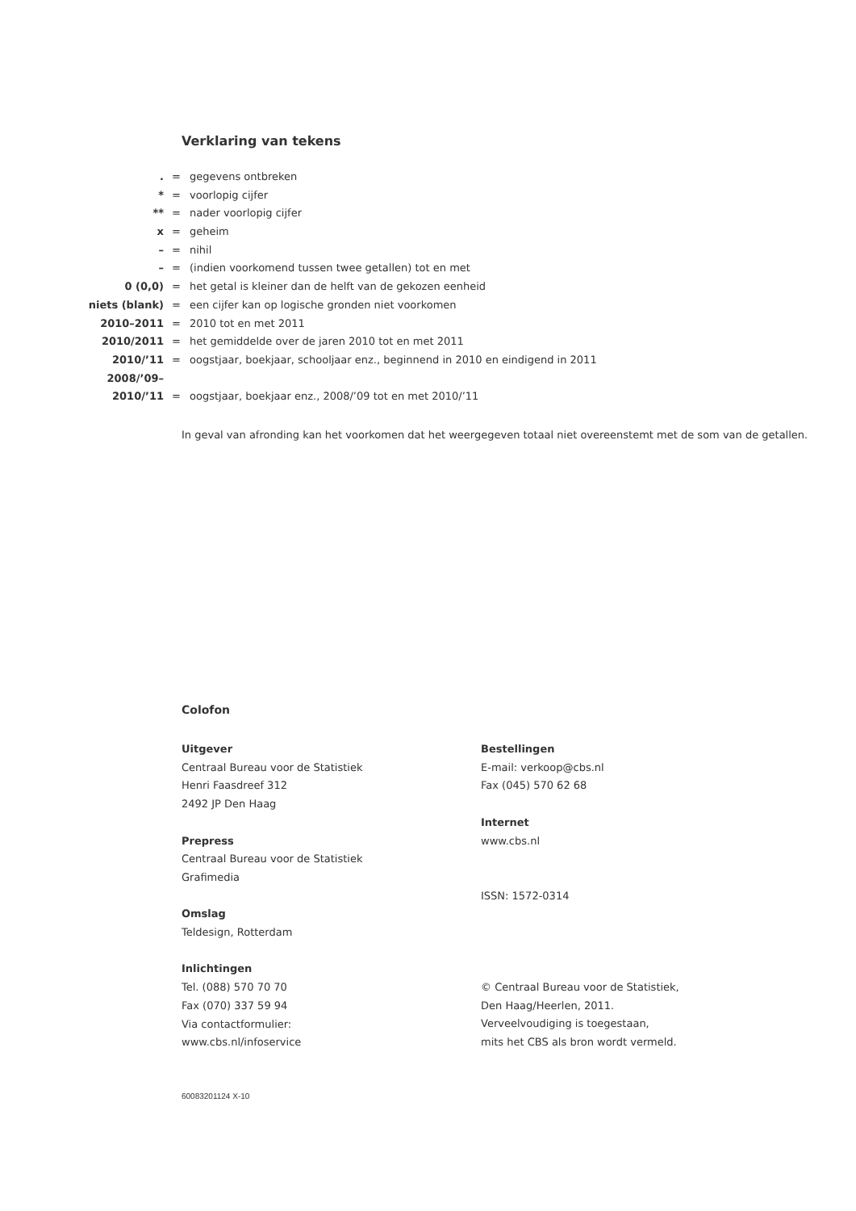Verklaring van tekens
| . | = | gegevens ontbreken |
| * | = | voorlopig cijfer |
| ** | = | nader voorlopig cijfer |
| x | = | geheim |
| – | = | nihil |
| – | = | (indien voorkomend tussen twee getallen) tot en met |
| 0 (0,0) | = | het getal is kleiner dan de helft van de gekozen eenheid |
| niets (blank) | = | een cijfer kan op logische gronden niet voorkomen |
| 2010–2011 | = | 2010 tot en met 2011 |
| 2010/2011 | = | het gemiddelde over de jaren 2010 tot en met 2011 |
| 2010/’11 | = | oogstjaar, boekjaar, schooljaar enz., beginnend in 2010 en eindigend in 2011 |
| 2008/’09– | | |
| 2010/’11 | = | oogstjaar, boekjaar enz., 2008/’09 tot en met 2010/’11 |
In geval van afronding kan het voorkomen dat het weergegeven totaal niet overeenstemt met de som van de getallen.
Colofon
Uitgever
Centraal Bureau voor de Statistiek
Henri Faasdreef 312
2492 JP Den Haag
Prepress
Centraal Bureau voor de Statistiek
Grafimedia
Omslag
Teldesign, Rotterdam
Inlichtingen
Tel. (088) 570 70 70
Fax (070) 337 59 94
Via contactformulier:
www.cbs.nl/infoservice
Bestellingen
E-mail: verkoop@cbs.nl
Fax (045) 570 62 68
Internet
www.cbs.nl
ISSN: 1572-0314
© Centraal Bureau voor de Statistiek,
Den Haag/Heerlen, 2011.
Verveelvoudiging is toegestaan,
mits het CBS als bron wordt vermeld.
60083201124 X-10